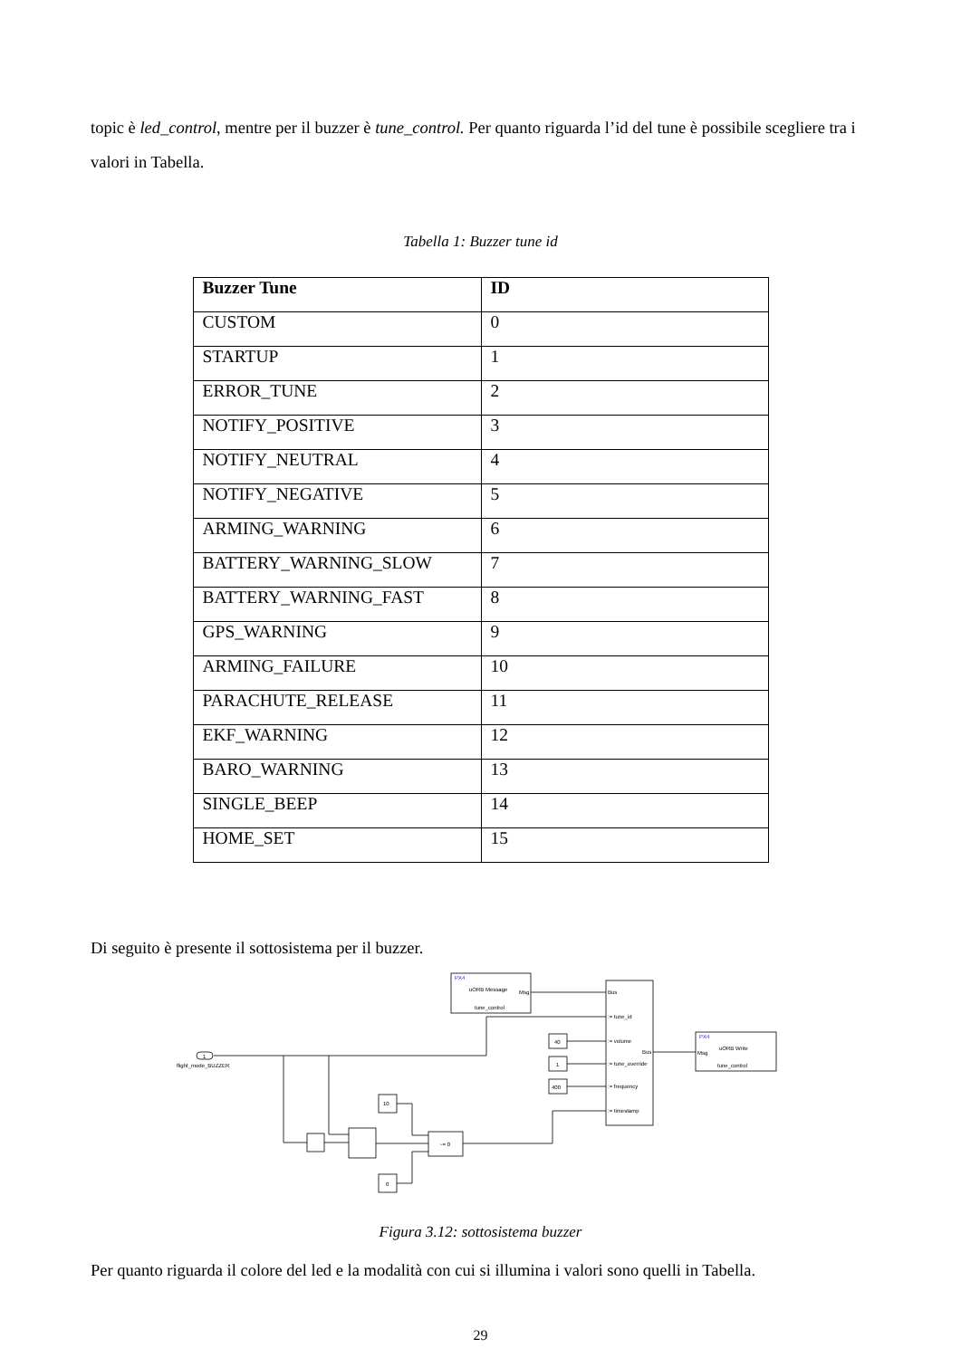topic è led_control, mentre per il buzzer è tune_control. Per quanto riguarda l’id del tune è possibile scegliere tra i valori in Tabella.
Tabella 1: Buzzer tune id
| Buzzer Tune | ID |
| --- | --- |
| CUSTOM | 0 |
| STARTUP | 1 |
| ERROR_TUNE | 2 |
| NOTIFY_POSITIVE | 3 |
| NOTIFY_NEUTRAL | 4 |
| NOTIFY_NEGATIVE | 5 |
| ARMING_WARNING | 6 |
| BATTERY_WARNING_SLOW | 7 |
| BATTERY_WARNING_FAST | 8 |
| GPS_WARNING | 9 |
| ARMING_FAILURE | 10 |
| PARACHUTE_RELEASE | 11 |
| EKF_WARNING | 12 |
| BARO_WARNING | 13 |
| SINGLE_BEEP | 14 |
| HOME_SET | 15 |
Di seguito è presente il sottosistema per il buzzer.
PX4
uORB Message
Msg
tune_control
Bus
:= tune_id
:= volume
Bus
:= tune_override
:= frequency
:= timestamp
40
1
400
PX4
uORB Write
Msg
tune_control
1
flight_mode_BUZZER
10
0
~= 0
Figura 3.12: sottosistema buzzer
Per quanto riguarda il colore del led e la modalità con cui si illumina i valori sono quelli in Tabella.
29